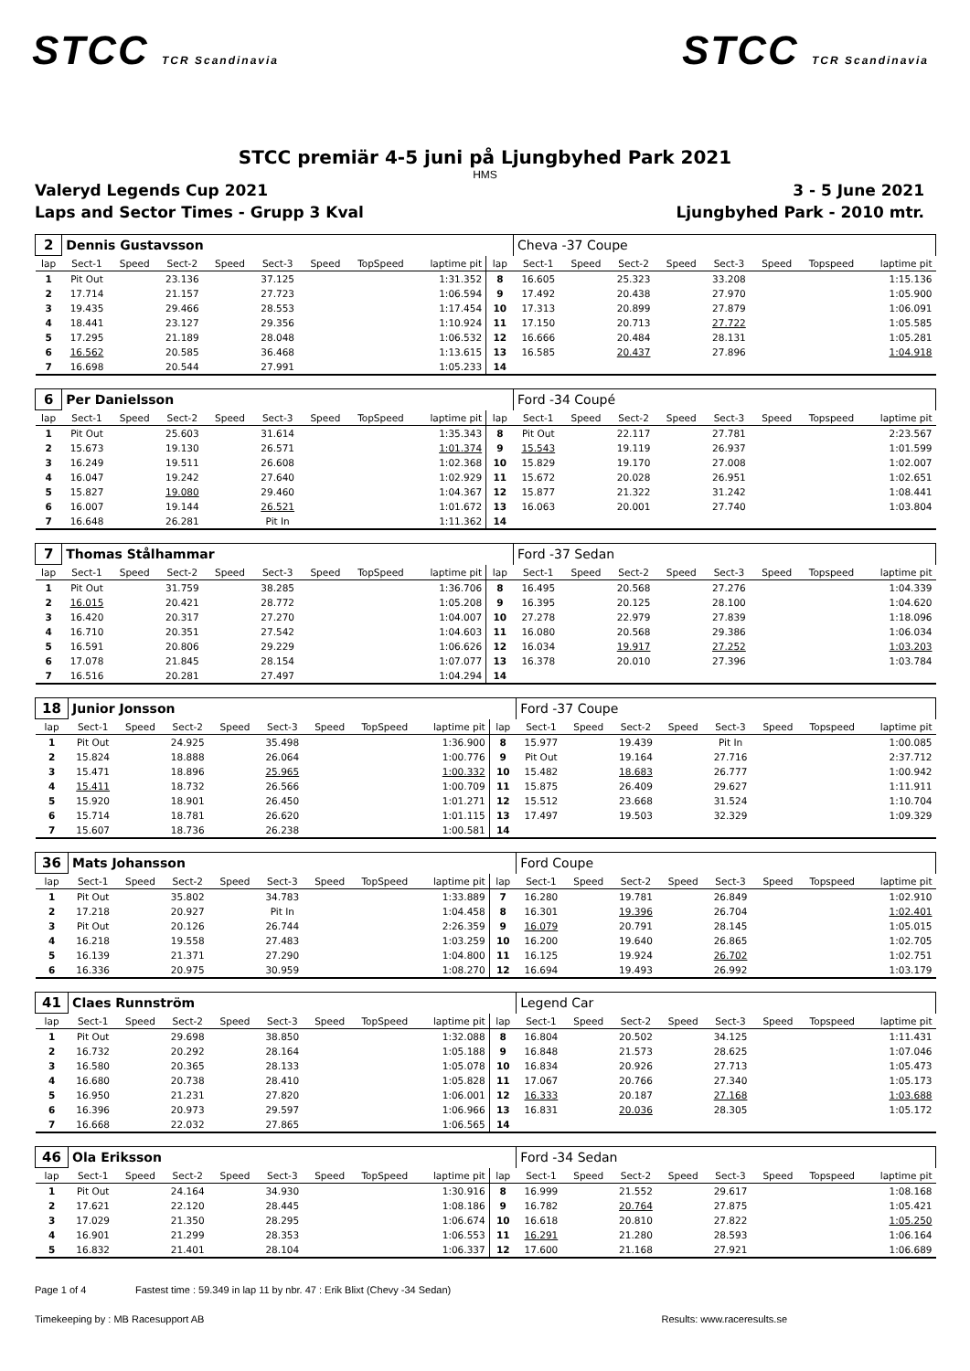STCC TCR Scandinavia
STCC TCR Scandinavia
STCC premiär 4-5 juni på Ljungbyhed Park 2021
HMS
Valeryd Legends Cup 2021 3 - 5 June 2021
Laps and Sector Times - Grupp 3 Kval
Ljungbyhed Park - 2010 mtr.
| 2 | Dennis Gustavsson | | | | | | | | | Cheva -37 Coupe | | | | | | | |
| lap | Sect-1 | Speed | Sect-2 | Speed | Sect-3 | Speed | TopSpeed | laptime pit | lap | Sect-1 | Speed | Sect-2 | Speed | Sect-3 | Speed | Topspeed | laptime pit |
| 1 | Pit Out | | 23.136 | | 37.125 | | | 1:31.352 | 8 | 16.605 | | 25.323 | | 33.208 | | | 1:15.136 |
| 2 | 17.714 | | 21.157 | | 27.723 | | | 1:06.594 | 9 | 17.492 | | 20.438 | | 27.970 | | | 1:05.900 |
| 3 | 19.435 | | 29.466 | | 28.553 | | | 1:17.454 | 10 | 17.313 | | 20.899 | | 27.879 | | | 1:06.091 |
| 4 | 18.441 | | 23.127 | | 29.356 | | | 1:10.924 | 11 | 17.150 | | 20.713 | | 27.722 | | | 1:05.585 |
| 5 | 17.295 | | 21.189 | | 28.048 | | | 1:06.532 | 12 | 16.666 | | 20.484 | | 28.131 | | | 1:05.281 |
| 6 | 16.562 | | 20.585 | | 36.468 | | | 1:13.615 | 13 | 16.585 | | 20.437 | | 27.896 | | | 1:04.918 |
| 7 | 16.698 | | 20.544 | | 27.991 | | | 1:05.233 | 14 | | | | | | | | |
| 6 | Per Danielsson | | | | | | | | | Ford -34 Coupé | | | | | | | |
| lap | Sect-1 | Speed | Sect-2 | Speed | Sect-3 | Speed | TopSpeed | laptime pit | lap | Sect-1 | Speed | Sect-2 | Speed | Sect-3 | Speed | Topspeed | laptime pit |
| 1 | Pit Out | | 25.603 | | 31.614 | | | 1:35.343 | 8 | Pit Out | | 22.117 | | 27.781 | | | 2:23.567 |
| 2 | 15.673 | | 19.130 | | 26.571 | | | 1:01.374 | 9 | 15.543 | | 19.119 | | 26.937 | | | 1:01.599 |
| 3 | 16.249 | | 19.511 | | 26.608 | | | 1:02.368 | 10 | 15.829 | | 19.170 | | 27.008 | | | 1:02.007 |
| 4 | 16.047 | | 19.242 | | 27.640 | | | 1:02.929 | 11 | 15.672 | | 20.028 | | 26.951 | | | 1:02.651 |
| 5 | 15.827 | | 19.080 | | 29.460 | | | 1:04.367 | 12 | 15.877 | | 21.322 | | 31.242 | | | 1:08.441 |
| 6 | 16.007 | | 19.144 | | 26.521 | | | 1:01.672 | 13 | 16.063 | | 20.001 | | 27.740 | | | 1:03.804 |
| 7 | 16.648 | | 26.281 | | Pit In | | | 1:11.362 | 14 | | | | | | | | |
| 7 | Thomas Stålhammar | | | | | | | | | Ford -37 Sedan | | | | | | | |
| lap | Sect-1 | Speed | Sect-2 | Speed | Sect-3 | Speed | TopSpeed | laptime pit | lap | Sect-1 | Speed | Sect-2 | Speed | Sect-3 | Speed | Topspeed | laptime pit |
| 1 | Pit Out | | 31.759 | | 38.285 | | | 1:36.706 | 8 | 16.495 | | 20.568 | | 27.276 | | | 1:04.339 |
| 2 | 16.015 | | 20.421 | | 28.772 | | | 1:05.208 | 9 | 16.395 | | 20.125 | | 28.100 | | | 1:04.620 |
| 3 | 16.420 | | 20.317 | | 27.270 | | | 1:04.007 | 10 | 27.278 | | 22.979 | | 27.839 | | | 1:18.096 |
| 4 | 16.710 | | 20.351 | | 27.542 | | | 1:04.603 | 11 | 16.080 | | 20.568 | | 29.386 | | | 1:06.034 |
| 5 | 16.591 | | 20.806 | | 29.229 | | | 1:06.626 | 12 | 16.034 | | 19.917 | | 27.252 | | | 1:03.203 |
| 6 | 17.078 | | 21.845 | | 28.154 | | | 1:07.077 | 13 | 16.378 | | 20.010 | | 27.396 | | | 1:03.784 |
| 7 | 16.516 | | 20.281 | | 27.497 | | | 1:04.294 | 14 | | | | | | | | |
| 18 | Junior Jonsson | | | | | | | | | Ford -37 Coupe | | | | | | | |
| lap | Sect-1 | Speed | Sect-2 | Speed | Sect-3 | Speed | TopSpeed | laptime pit | lap | Sect-1 | Speed | Sect-2 | Speed | Sect-3 | Speed | Topspeed | laptime pit |
| 1 | Pit Out | | 24.925 | | 35.498 | | | 1:36.900 | 8 | 15.977 | | 19.439 | | Pit In | | | 1:00.085 |
| 2 | 15.824 | | 18.888 | | 26.064 | | | 1:00.776 | 9 | Pit Out | | 19.164 | | 27.716 | | | 2:37.712 |
| 3 | 15.471 | | 18.896 | | 25.965 | | | 1:00.332 | 10 | 15.482 | | 18.683 | | 26.777 | | | 1:00.942 |
| 4 | 15.411 | | 18.732 | | 26.566 | | | 1:00.709 | 11 | 15.875 | | 26.409 | | 29.627 | | | 1:11.911 |
| 5 | 15.920 | | 18.901 | | 26.450 | | | 1:01.271 | 12 | 15.512 | | 23.668 | | 31.524 | | | 1:10.704 |
| 6 | 15.714 | | 18.781 | | 26.620 | | | 1:01.115 | 13 | 17.497 | | 19.503 | | 32.329 | | | 1:09.329 |
| 7 | 15.607 | | 18.736 | | 26.238 | | | 1:00.581 | 14 | | | | | | | | |
| 36 | Mats Johansson | | | | | | | | | Ford Coupe | | | | | | | |
| lap | Sect-1 | Speed | Sect-2 | Speed | Sect-3 | Speed | TopSpeed | laptime pit | lap | Sect-1 | Speed | Sect-2 | Speed | Sect-3 | Speed | Topspeed | laptime pit |
| 1 | Pit Out | | 35.802 | | 34.783 | | | 1:33.889 | 7 | 16.280 | | 19.781 | | 26.849 | | | 1:02.910 |
| 2 | 17.218 | | 20.927 | | Pit In | | | 1:04.458 | 8 | 16.301 | | 19.396 | | 26.704 | | | 1:02.401 |
| 3 | Pit Out | | 20.126 | | 26.744 | | | 2:26.359 | 9 | 16.079 | | 20.791 | | 28.145 | | | 1:05.015 |
| 4 | 16.218 | | 19.558 | | 27.483 | | | 1:03.259 | 10 | 16.200 | | 19.640 | | 26.865 | | | 1:02.705 |
| 5 | 16.139 | | 21.371 | | 27.290 | | | 1:04.800 | 11 | 16.125 | | 19.924 | | 26.702 | | | 1:02.751 |
| 6 | 16.336 | | 20.975 | | 30.959 | | | 1:08.270 | 12 | 16.694 | | 19.493 | | 26.992 | | | 1:03.179 |
| 41 | Claes Runnström | | | | | | | | | Legend Car | | | | | | | |
| lap | Sect-1 | Speed | Sect-2 | Speed | Sect-3 | Speed | TopSpeed | laptime pit | lap | Sect-1 | Speed | Sect-2 | Speed | Sect-3 | Speed | Topspeed | laptime pit |
| 1 | Pit Out | | 29.698 | | 38.850 | | | 1:32.088 | 8 | 16.804 | | 20.502 | | 34.125 | | | 1:11.431 |
| 2 | 16.732 | | 20.292 | | 28.164 | | | 1:05.188 | 9 | 16.848 | | 21.573 | | 28.625 | | | 1:07.046 |
| 3 | 16.580 | | 20.365 | | 28.133 | | | 1:05.078 | 10 | 16.834 | | 20.926 | | 27.713 | | | 1:05.473 |
| 4 | 16.680 | | 20.738 | | 28.410 | | | 1:05.828 | 11 | 17.067 | | 20.766 | | 27.340 | | | 1:05.173 |
| 5 | 16.950 | | 21.231 | | 27.820 | | | 1:06.001 | 12 | 16.333 | | 20.187 | | 27.168 | | | 1:03.688 |
| 6 | 16.396 | | 20.973 | | 29.597 | | | 1:06.966 | 13 | 16.831 | | 20.036 | | 28.305 | | | 1:05.172 |
| 7 | 16.668 | | 22.032 | | 27.865 | | | 1:06.565 | 14 | | | | | | | | |
| 46 | Ola Eriksson | | | | | | | | | Ford -34 Sedan | | | | | | | |
| lap | Sect-1 | Speed | Sect-2 | Speed | Sect-3 | Speed | TopSpeed | laptime pit | lap | Sect-1 | Speed | Sect-2 | Speed | Sect-3 | Speed | Topspeed | laptime pit |
| 1 | Pit Out | | 24.164 | | 34.930 | | | 1:30.916 | 8 | 16.999 | | 21.552 | | 29.617 | | | 1:08.168 |
| 2 | 17.621 | | 22.120 | | 28.445 | | | 1:08.186 | 9 | 16.782 | | 20.764 | | 27.875 | | | 1:05.421 |
| 3 | 17.029 | | 21.350 | | 28.295 | | | 1:06.674 | 10 | 16.618 | | 20.810 | | 27.822 | | | 1:05.250 |
| 4 | 16.901 | | 21.299 | | 28.353 | | | 1:06.553 | 11 | 16.291 | | 21.280 | | 28.593 | | | 1:06.164 |
| 5 | 16.832 | | 21.401 | | 28.104 | | | 1:06.337 | 12 | 17.600 | | 21.168 | | 27.921 | | | 1:06.689 |
Page 1 of 4 Fastest time : 59.349 in lap 11 by nbr. 47 : Erik Blixt (Chevy -34 Sedan)
Timekeeping by : MB Racesupport AB Results: www.raceresults.se